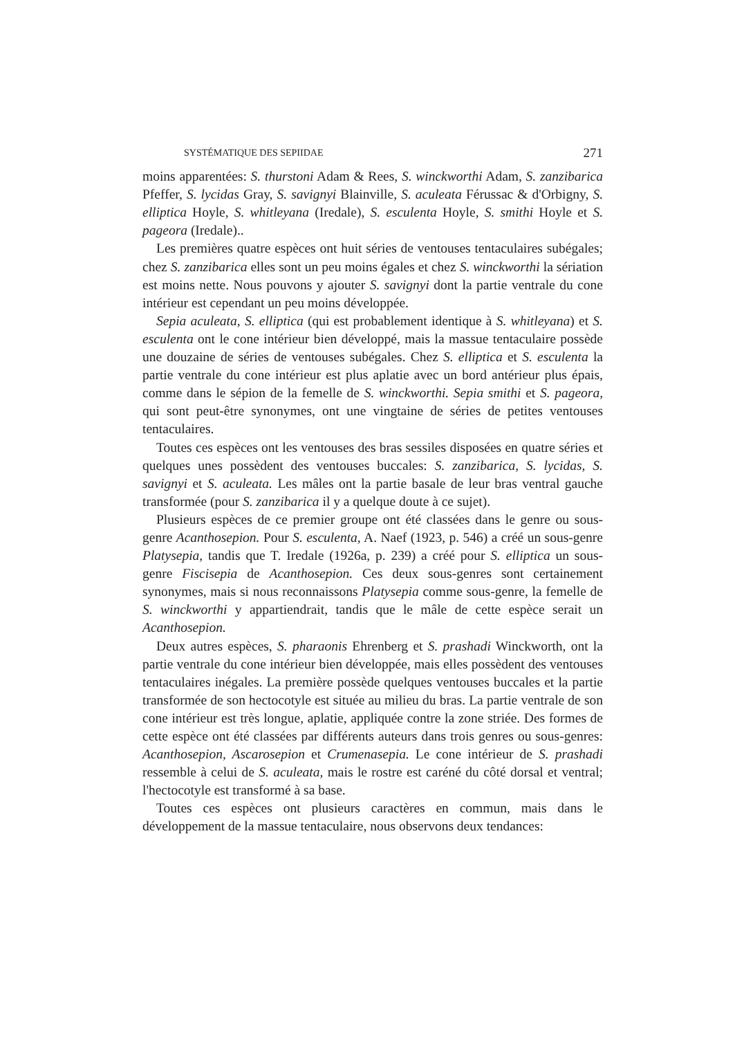SYSTÉMATIQUE DES SEPIIDAE 271
moins apparentées: S. thurstoni Adam & Rees, S. winckworthi Adam, S. zanzibarica Pfeffer, S. lycidas Gray, S. savignyi Blainville, S. aculeata Férussac & d'Orbigny, S. elliptica Hoyle, S. whitleyana (Iredale), S. esculenta Hoyle, S. smithi Hoyle et S. pageora (Iredale)..
Les premières quatre espèces ont huit séries de ventouses tentaculaires subégales; chez S. zanzibarica elles sont un peu moins égales et chez S. winckworthi la sériation est moins nette. Nous pouvons y ajouter S. savignyi dont la partie ventrale du cone intérieur est cependant un peu moins développée.
Sepia aculeata, S. elliptica (qui est probablement identique à S. whitleyana) et S. esculenta ont le cone intérieur bien développé, mais la massue tentaculaire possède une douzaine de séries de ventouses subégales. Chez S. elliptica et S. esculenta la partie ventrale du cone intérieur est plus aplatie avec un bord antérieur plus épais, comme dans le sépion de la femelle de S. winckworthi. Sepia smithi et S. pageora, qui sont peut-être synonymes, ont une vingtaine de séries de petites ventouses tentaculaires.
Toutes ces espèces ont les ventouses des bras sessiles disposées en quatre séries et quelques unes possèdent des ventouses buccales: S. zanzibarica, S. lycidas, S. savignyi et S. aculeata. Les mâles ont la partie basale de leur bras ventral gauche transformée (pour S. zanzibarica il y a quelque doute à ce sujet).
Plusieurs espèces de ce premier groupe ont été classées dans le genre ou sous-genre Acanthosepion. Pour S. esculenta, A. Naef (1923, p. 546) a créé un sous-genre Platysepia, tandis que T. Iredale (1926a, p. 239) a créé pour S. elliptica un sous-genre Fiscisepia de Acanthosepion. Ces deux sous-genres sont certainement synonymes, mais si nous reconnaissons Platysepia comme sous-genre, la femelle de S. winckworthi y appartiendrait, tandis que le mâle de cette espèce serait un Acanthosepion.
Deux autres espèces, S. pharaonis Ehrenberg et S. prashadi Winckworth, ont la partie ventrale du cone intérieur bien développée, mais elles possèdent des ventouses tentaculaires inégales. La première possède quelques ventouses buccales et la partie transformée de son hectocotyle est située au milieu du bras. La partie ventrale de son cone intérieur est très longue, aplatie, appliquée contre la zone striée. Des formes de cette espèce ont été classées par différents auteurs dans trois genres ou sous-genres: Acanthosepion, Ascarosepion et Crumenasepia. Le cone intérieur de S. prashadi ressemble à celui de S. aculeata, mais le rostre est caréné du côté dorsal et ventral; l'hectocotyle est transformé à sa base.
Toutes ces espèces ont plusieurs caractères en commun, mais dans le développement de la massue tentaculaire, nous observons deux tendances: